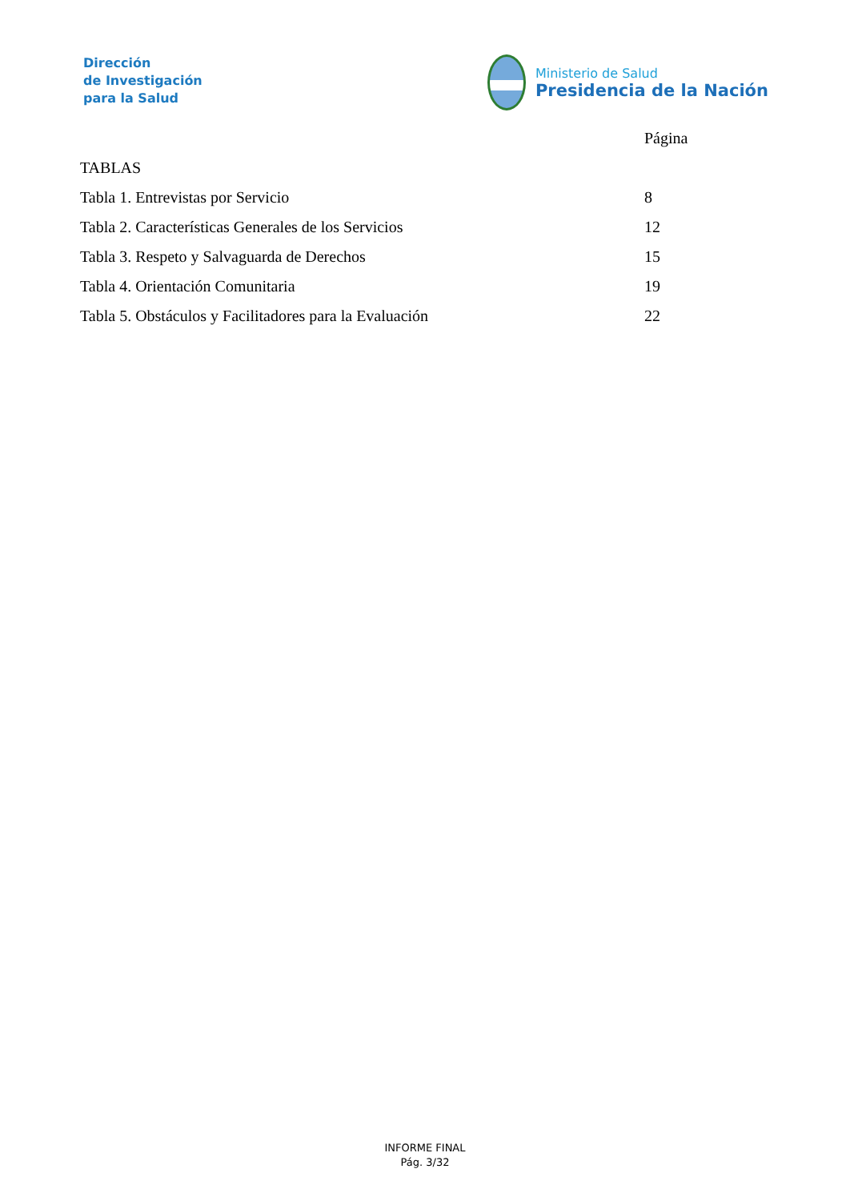Dirección
de Investigación
para la Salud
Ministerio de Salud
Presidencia de la Nación
| | Página |
| --- | --- |
| TABLAS | |
| Tabla 1. Entrevistas por Servicio | 8 |
| Tabla 2. Características Generales de los Servicios | 12 |
| Tabla 3. Respeto y Salvaguarda de Derechos | 15 |
| Tabla 4. Orientación Comunitaria | 19 |
| Tabla 5. Obstáculos y Facilitadores para la Evaluación | 22 |
INFORME FINAL
Pág. 3/32